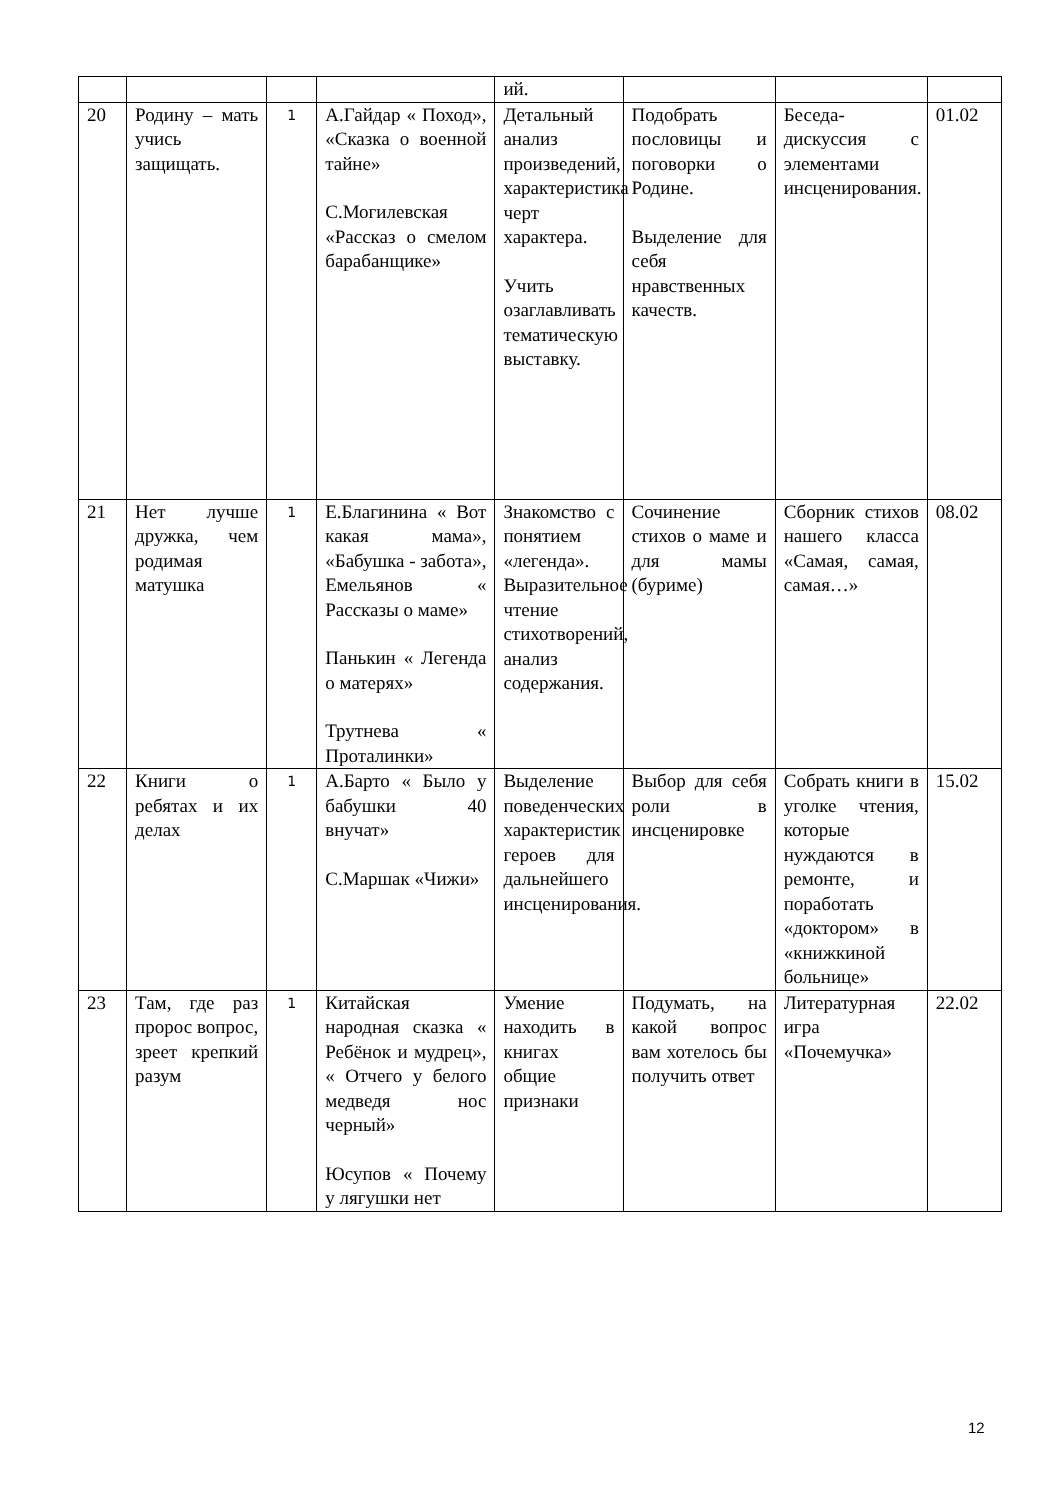| | | | | ий. | | | |
| 20 | Родину – мать учись защищать. | 1 | А.Гайдар « Поход», «Сказка о военной тайне» С.Могилевская «Рассказ о смелом барабанщике» | Детальный анализ произведений, характеристика черт характера. Учить озаглавливать тематическую выставку. | Подобрать пословицы и поговорки о Родине. Выделение для себя нравственных качеств. | Беседа-дискуссия с элементами инсценирования. | 01.02 |
| 21 | Нет лучше дружка, чем родимая матушка | 1 | Е.Благинина « Вот какая мама», «Бабушка - забота», Емельянов « Рассказы о маме» Панькин « Легенда о матерях» Трутнева « Проталинки» | Знакомство с понятием «легенда». Выразительное чтение стихотворений, анализ содержания. | Сочинение стихов о маме и для мамы (буриме) | Сборник стихов нашего класса «Самая, самая, самая…» | 08.02 |
| 22 | Книги о ребятах и их делах | 1 | А.Барто « Было у бабушки 40 внучат» С.Маршак «Чижи» | Выделение поведенческих характеристик героев для дальнейшего инсценирования. | Выбор для себя роли в инсценировке | Собрать книги в уголке чтения, которые нуждаются в ремонте, и поработать «доктором» в «книжкиной больнице» | 15.02 |
| 23 | Там, где раз пророс вопрос, зреет крепкий разум | 1 | Китайская народная сказка « Ребёнок и мудрец», « Отчего у белого медведя нос черный» Юсупов « Почему у лягушки нет | Умение находить в книгах общие признаки | Подумать, на какой вопрос вам хотелось бы получить ответ | Литературная игра «Почемучка» | 22.02 |
12